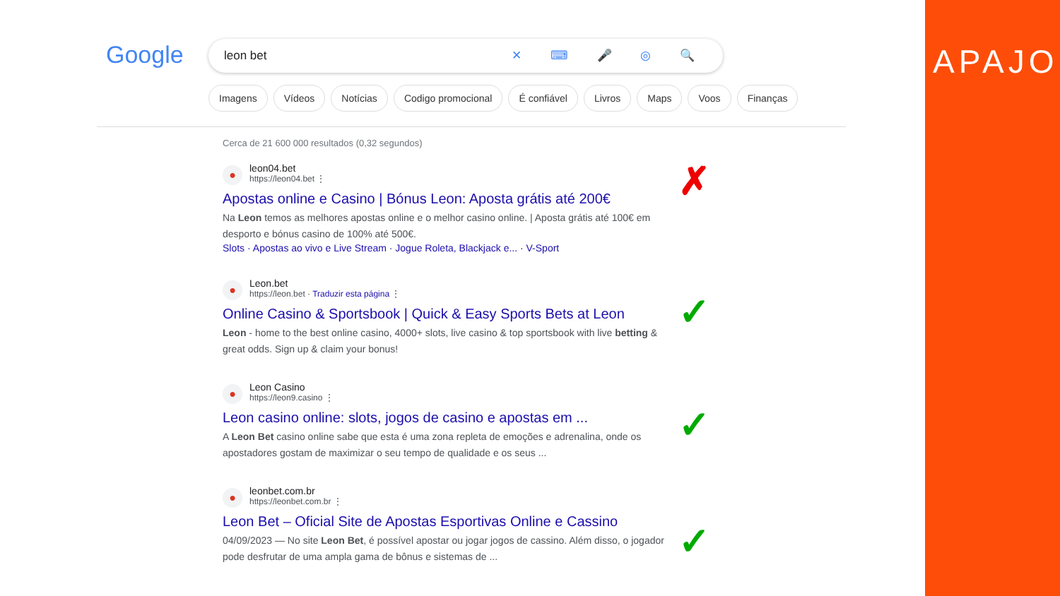Google leon bet ✕ ⌨ 🎤 ◎ 🔍
Imagens Vídeos Notícias Codigo promocional É confiável Livros Maps Voos Finanças
Cerca de 21 600 000 resultados (0,32 segundos)
●
leon04.bet
https://leon04.bet ⋮
Apostas online e Casino | Bónus Leon: Aposta grátis até 200€
Na Leon temos as melhores apostas online e o melhor casino online. | Aposta grátis até 100€ em desporto e bónus casino de 100% até 500€.
Slots · Apostas ao vivo e Live Stream · Jogue Roleta, Blackjack e... · V-Sport
●
Leon.bet
https://leon.bet · Traduzir esta página ⋮
Online Casino & Sportsbook | Quick & Easy Sports Bets at Leon
Leon - home to the best online casino, 4000+ slots, live casino & top sportsbook with live betting & great odds. Sign up & claim your bonus!
●
Leon Casino
https://leon9.casino ⋮
Leon casino online: slots, jogos de casino e apostas em ...
A Leon Bet casino online sabe que esta é uma zona repleta de emoções e adrenalina, onde os apostadores gostam de maximizar o seu tempo de qualidade e os seus ...
●
leonbet.com.br
https://leonbet.com.br ⋮
Leon Bet – Oficial Site de Apostas Esportivas Online e Cassino
04/09/2023 — No site Leon Bet, é possível apostar ou jogar jogos de cassino. Além disso, o jogador pode desfrutar de uma ampla gama de bônus e sistemas de ...
✗
✓
✓
✓
APAJO